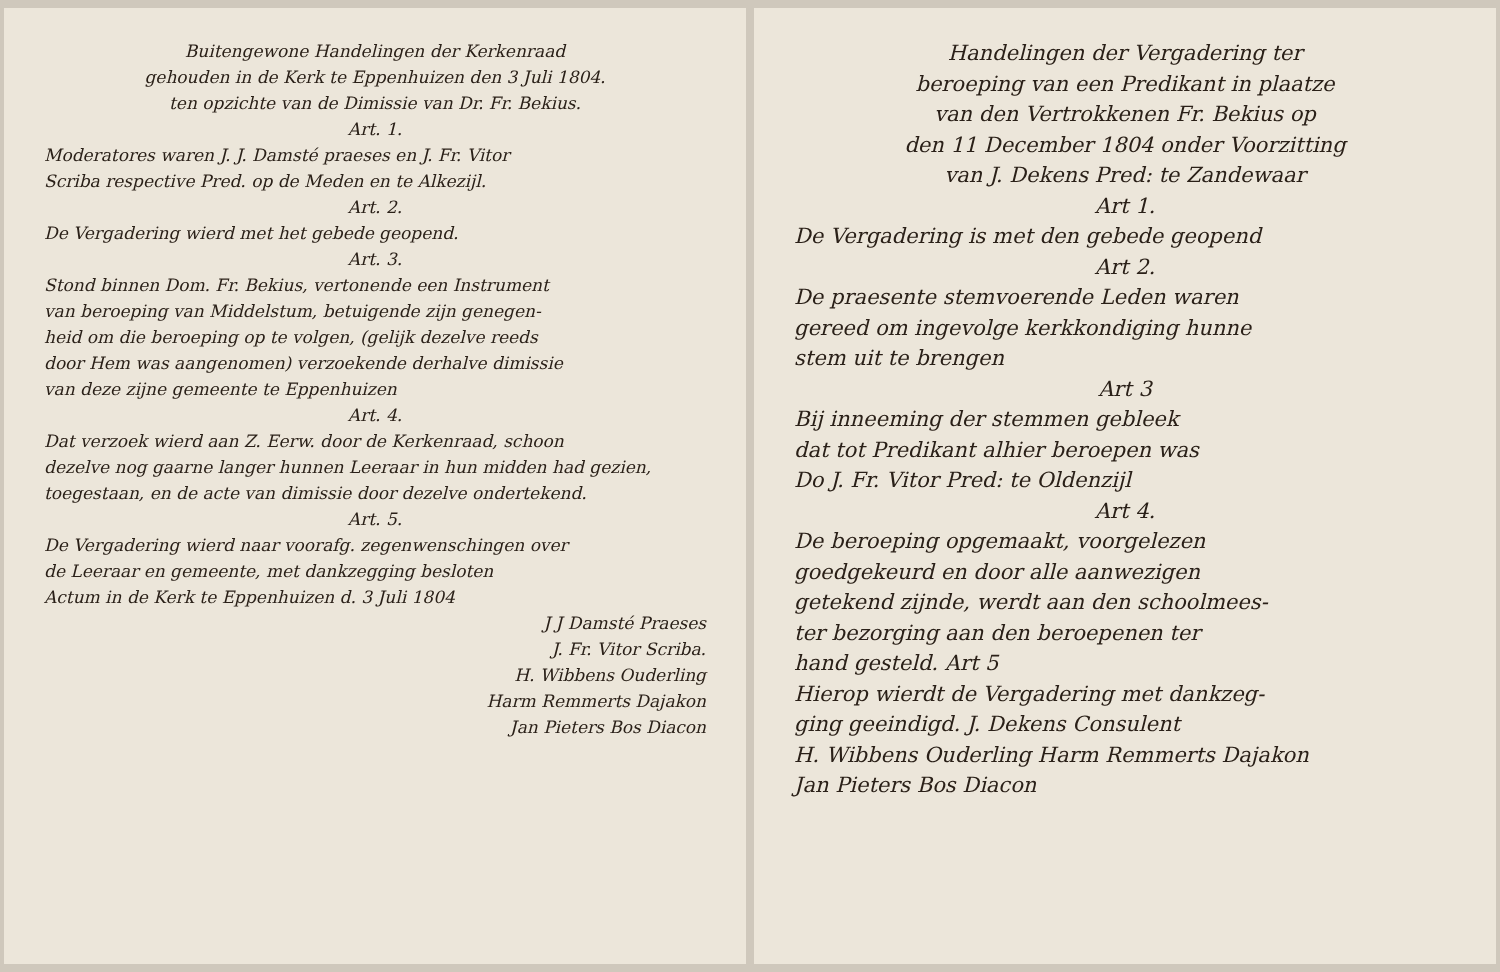Buitengewone Handelingen der Kerkenraad
gehouden in de Kerk te Eppenhuizen den 3 Juli 1804.
ten opzichte van de Dimissie van Dr. Fr. Bekius.
Art. 1.
Moderatores waren J. J. Damsté praeses en J. Fr. Vitor
Scriba respective Pred. op de Meden en te Alkezijl.
Art. 2.
De Vergadering wierd met het gebede geopend.
Art. 3.
Stond binnen Dom. Fr. Bekius, vertonende een Instrument
van beroeping van Middelstum, betuigende zijn genegen-
heid om die beroeping op te volgen, (gelijk dezelve reeds
door Hem was aangenomen) verzoekende derhalve dimissie
van deze zijne gemeente te Eppenhuizen
Art. 4.
Dat verzoek wierd aan Z. Eerw. door de Kerkenraad, schoon
dezelve nog gaarne langer hunnen Leeraar in hun midden had gezien,
toegestaan, en de acte van dimissie door dezelve ondertekend.
Art. 5.
De Vergadering wierd naar voorafg. zegenwenschingen over
de Leeraar en gemeente, met dankzegging besloten
Actum in de Kerk te Eppenhuizen d. 3 Juli 1804
J J Damsté Praeses
J. Fr. Vitor Scriba.
H. Wibbens Ouderling
Harm Remmerts Dajakon
Jan Pieters Bos Diacon
Handelingen der Vergadering ter
beroeping van een Predikant in plaatze
van den Vertrokkenen Fr. Bekius op
den 11 December 1804 onder Voorzitting
van J. Dekens Pred: te Zandewaar
Art 1.
De Vergadering is met den gebede geopend
Art 2.
De praesente stemvoerende Leden waren
gereed om ingevolge kerkkondiging hunne
stem uit te brengen
Art 3
Bij inneeming der stemmen gebleek
dat tot Predikant alhier beroepen was
Do J. Fr. Vitor Pred: te Oldenzijl
Art 4.
De beroeping opgemaakt, voorgelezen
goedgekeurd en door alle aanwezigen
getekend zijnde, werdt aan den schoolmees-
ter bezorging aan den beroepenen ter
hand gesteld. Art 5
Hierop wierdt de Vergadering met dankzeg-
ging geeindigd. J. Dekens Consulent
H. Wibbens Ouderling Harm Remmerts Dajakon
Jan Pieters Bos Diacon